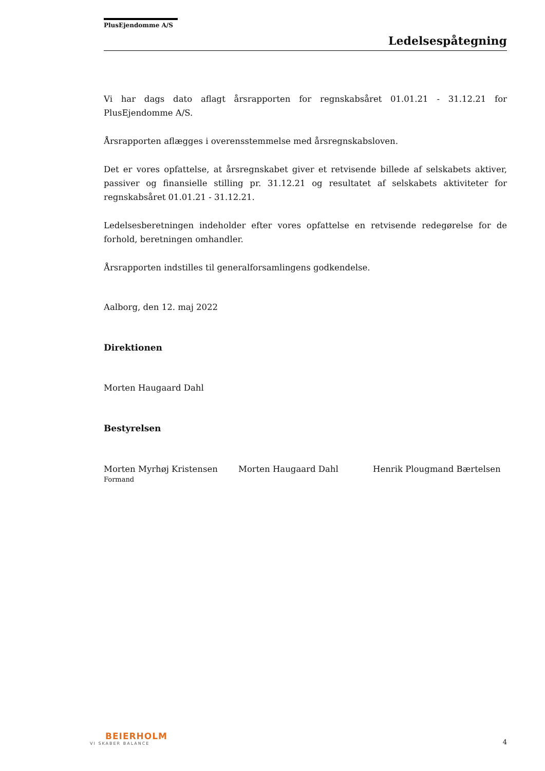PlusEjendomme A/S
Ledelsespåtegning
Vi har dags dato aflagt årsrapporten for regnskabsåret 01.01.21 - 31.12.21 for PlusEjendomme A/S.
Årsrapporten aflægges i overensstemmelse med årsregnskabsloven.
Det er vores opfattelse, at årsregnskabet giver et retvisende billede af selskabets aktiver, passiver og finansielle stilling pr. 31.12.21 og resultatet af selskabets aktiviteter for regnskabsåret 01.01.21 - 31.12.21.
Ledelsesberetningen indeholder efter vores opfattelse en retvisende redegørelse for de forhold, beretningen omhandler.
Årsrapporten indstilles til generalforsamlingens godkendelse.
Aalborg, den 12. maj 2022
Direktionen
Morten Haugaard Dahl
Bestyrelsen
Morten Myrhøj Kristensen
Formand
Morten Haugaard Dahl Henrik Plougmand Bærtelsen
BEIERHOLM
VI SKABER BALANCE
4